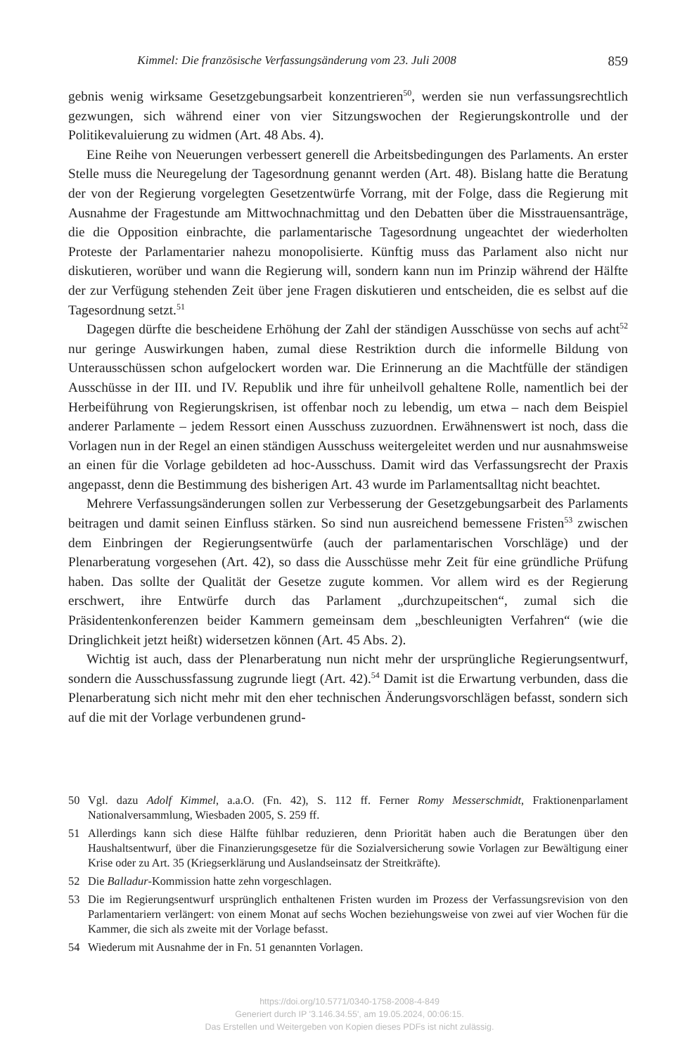Kimmel: Die französische Verfassungsänderung vom 23. Juli 2008 859
gebnis wenig wirksame Gesetzgebungsarbeit konzentrieren<sup>50</sup>, werden sie nun verfassungsrechtlich gezwungen, sich während einer von vier Sitzungswochen der Regierungskontrolle und der Politikevaluierung zu widmen (Art. 48 Abs. 4).
Eine Reihe von Neuerungen verbessert generell die Arbeitsbedingungen des Parlaments. An erster Stelle muss die Neuregelung der Tagesordnung genannt werden (Art. 48). Bislang hatte die Beratung der von der Regierung vorgelegten Gesetzentwürfe Vorrang, mit der Folge, dass die Regierung mit Ausnahme der Fragestunde am Mittwochnachmittag und den Debatten über die Misstrauensanträge, die die Opposition einbrachte, die parlamentarische Tagesordnung ungeachtet der wiederholten Proteste der Parlamentarier nahezu monopolisierte. Künftig muss das Parlament also nicht nur diskutieren, worüber und wann die Regierung will, sondern kann nun im Prinzip während der Hälfte der zur Verfügung stehenden Zeit über jene Fragen diskutieren und entscheiden, die es selbst auf die Tagesordnung setzt.<sup>51</sup>
Dagegen dürfte die bescheidene Erhöhung der Zahl der ständigen Ausschüsse von sechs auf acht<sup>52</sup> nur geringe Auswirkungen haben, zumal diese Restriktion durch die informelle Bildung von Unterausschüssen schon aufgelockert worden war. Die Erinnerung an die Machtfülle der ständigen Ausschüsse in der III. und IV. Republik und ihre für unheilvoll gehaltene Rolle, namentlich bei der Herbeiführung von Regierungskrisen, ist offenbar noch zu lebendig, um etwa – nach dem Beispiel anderer Parlamente – jedem Ressort einen Ausschuss zuzuordnen. Erwähnenswert ist noch, dass die Vorlagen nun in der Regel an einen ständigen Ausschuss weitergeleitet werden und nur ausnahmsweise an einen für die Vorlage gebildeten ad hoc-Ausschuss. Damit wird das Verfassungsrecht der Praxis angepasst, denn die Bestimmung des bisherigen Art. 43 wurde im Parlamentsalltag nicht beachtet.
Mehrere Verfassungsänderungen sollen zur Verbesserung der Gesetzgebungsarbeit des Parlaments beitragen und damit seinen Einfluss stärken. So sind nun ausreichend bemessene Fristen<sup>53</sup> zwischen dem Einbringen der Regierungsentwürfe (auch der parlamentarischen Vorschläge) und der Plenarberatung vorgesehen (Art. 42), so dass die Ausschüsse mehr Zeit für eine gründliche Prüfung haben. Das sollte der Qualität der Gesetze zugute kommen. Vor allem wird es der Regierung erschwert, ihre Entwürfe durch das Parlament „durchzupeitschen“, zumal sich die Präsidentenkonferenzen beider Kammern gemeinsam dem „beschleunigten Verfahren“ (wie die Dringlichkeit jetzt heißt) widersetzen können (Art. 45 Abs. 2).
Wichtig ist auch, dass der Plenarberatung nun nicht mehr der ursprüngliche Regierungsentwurf, sondern die Ausschussfassung zugrunde liegt (Art. 42).<sup>54</sup> Damit ist die Erwartung verbunden, dass die Plenarberatung sich nicht mehr mit den eher technischen Änderungsvorschlägen befasst, sondern sich auf die mit der Vorlage verbundenen grund-
50 Vgl. dazu Adolf Kimmel, a.a.O. (Fn. 42), S. 112 ff. Ferner Romy Messerschmidt, Fraktionenparlament Nationalversammlung, Wiesbaden 2005, S. 259 ff.
51 Allerdings kann sich diese Hälfte fühlbar reduzieren, denn Priorität haben auch die Beratungen über den Haushaltsentwurf, über die Finanzierungsgesetze für die Sozialversicherung sowie Vorlagen zur Bewältigung einer Krise oder zu Art. 35 (Kriegserklärung und Auslandseinsatz der Streitkräfte).
52 Die Balladur-Kommission hatte zehn vorgeschlagen.
53 Die im Regierungsentwurf ursprünglich enthaltenen Fristen wurden im Prozess der Verfassungsrevision von den Parlamentariern verlängert: von einem Monat auf sechs Wochen beziehungsweise von zwei auf vier Wochen für die Kammer, die sich als zweite mit der Vorlage befasst.
54 Wiederum mit Ausnahme der in Fn. 51 genannten Vorlagen.
https://doi.org/10.5771/0340-1758-2008-4-849
Generiert durch IP '3.146.34.55', am 19.05.2024, 00:06:15.
Das Erstellen und Weitergeben von Kopien dieses PDFs ist nicht zulässig.